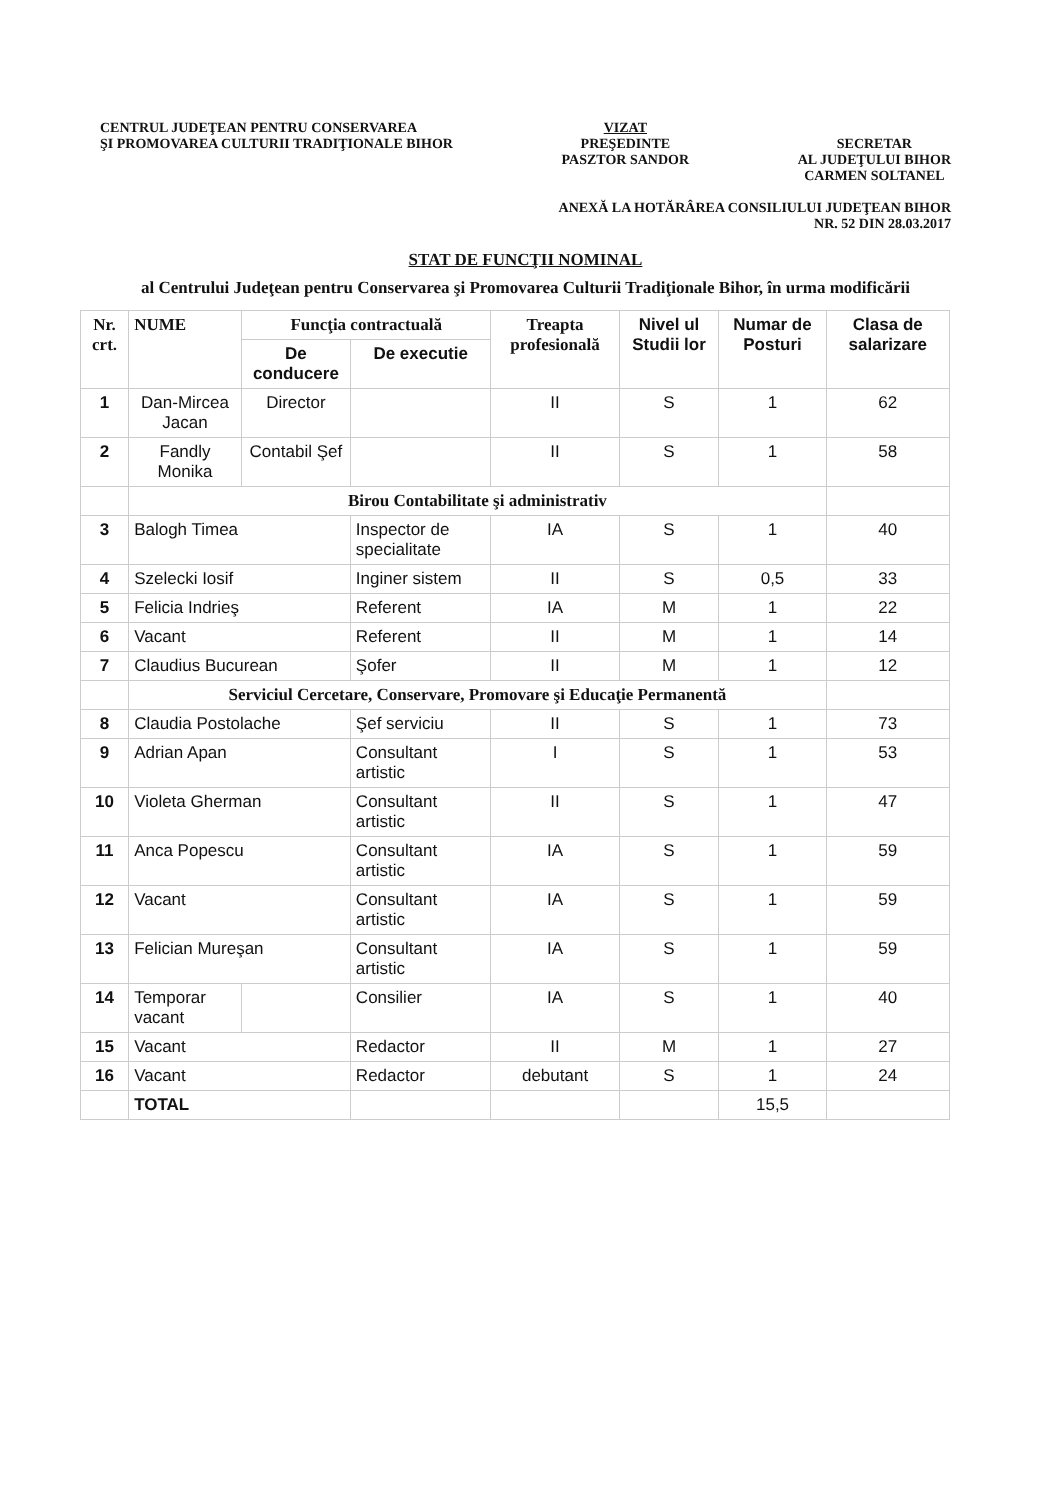CENTRUL JUDEŢEAN PENTRU CONSERVAREA
ŞI PROMOVAREA CULTURII TRADIŢIONALE BIHOR
VIZAT
PREŞEDINTE
PASZTOR SANDOR
SECRETAR
AL JUDEŢULUI BIHOR
CARMEN SOLTANEL
ANEXĂ LA HOTĂRÂREA CONSILIULUI JUDEŢEAN BIHOR
NR. 52 DIN 28.03.2017
STAT DE FUNCŢII NOMINAL
al Centrului Judeţean pentru Conservarea şi Promovarea Culturii Tradiţionale Bihor, în urma modificării
| Nr. crt. | NUME | Funcţia contractuală | | Treapta profesională | Nivel ul Studii lor | Numar de Posturi | Clasa de salarizare |
| --- | --- | --- | --- | --- | --- | --- | --- |
| | | De conducere | De executie | | | | |
| 1 | Dan-Mircea Jacan | Director | | II | S | 1 | 62 |
| 2 | Fandly Monika | Contabil Şef | | II | S | 1 | 58 |
| | Birou Contabilitate şi administrativ | | | | | | |
| 3 | Balogh Timea | | Inspector de specialitate | IA | S | 1 | 40 |
| 4 | Szelecki Iosif | | Inginer sistem | II | S | 0,5 | 33 |
| 5 | Felicia Indrieş | | Referent | IA | M | 1 | 22 |
| 6 | Vacant | | Referent | II | M | 1 | 14 |
| 7 | Claudius Bucurean | | Şofer | II | M | 1 | 12 |
| | Serviciul Cercetare, Conservare, Promovare şi Educaţie Permanentă | | | | | | |
| 8 | Claudia Postolache | | Şef serviciu | II | S | 1 | 73 |
| 9 | Adrian Apan | | Consultant artistic | I | S | 1 | 53 |
| 10 | Violeta Gherman | | Consultant artistic | II | S | 1 | 47 |
| 11 | Anca Popescu | | Consultant artistic | IA | S | 1 | 59 |
| 12 | Vacant | | Consultant artistic | IA | S | 1 | 59 |
| 13 | Felician Mureşan | | Consultant artistic | IA | S | 1 | 59 |
| 14 | Temporar vacant | | Consilier | IA | S | 1 | 40 |
| 15 | Vacant | | Redactor | II | M | 1 | 27 |
| 16 | Vacant | | Redactor | debutant | S | 1 | 24 |
| | TOTAL | | | | | 15,5 | |